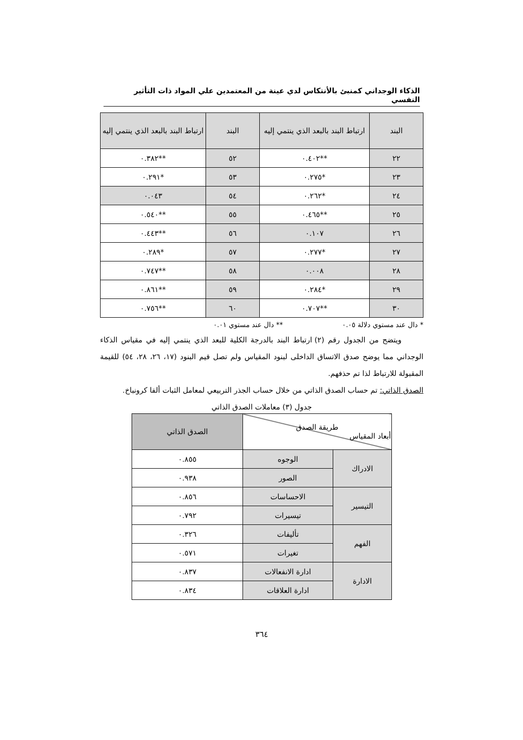الذكاء الوجداني كمنبئ بالأنتكاس لدي عينة من المعتمدين علي المواد ذات التأثير النفسي
| البند | ارتباط البند بالبعد الذي ينتمي إليه | البند | ارتباط البند بالبعد الذي ينتمي إليه |
| --- | --- | --- | --- |
| ٢٢ | **٠.٤٠٢ | ٥٢ | **٠.٣٨٢ |
| ٢٣ | *٠.٢٧٥ | ٥٣ | *٠.٢٩١ |
| ٢٤ | *٠.٢٦٢ | ٥٤ | ٠.٠٤٣ |
| ٢٥ | **٠.٤٦٥ | ٥٥ | **٠.٥٤٠ |
| ٢٦ | ٠.١٠٧ | ٥٦ | **٠.٤٤٣ |
| ٢٧ | *٠.٢٧٧ | ٥٧ | *٠.٢٨٩ |
| ٢٨ | ٠.٠٠٨ | ٥٨ | **٠.٧٤٧ |
| ٢٩ | *٠.٢٨٤ | ٥٩ | **٠.٨٦١ |
| ٣٠ | **٠.٧٠٧ | ٦٠ | **٠.٧٥٦ |
* دال عند مستوي دلالة ٠.٠٥ ** دال عند مستوي ٠.٠١
ويتضح من الجدول رقم (٢) ارتباط البند بالدرجة الكلية للبعد الذي ينتمي إليه في مقياس الذكاء الوجداني مما يوضح صدق الاتساق الداخلى لبنود المقياس ولم تصل قيم البنود (١٧، ٢٦، ٢٨، ٥٤) للقيمة المقبولة للارتباط لذا تم حذفهم.
الصدق الذاتي: تم حساب الصدق الذاتي من خلال حساب الجذر التربيعي لمعامل الثبات ألفا كرونباخ.
جدول (٣) معاملات الصدق الذاتي
| طريقة الصدق أبعاد المقياس | | الصدق الذاتي |
| --- | --- | --- |
| الادراك | الوجوه | ٠.٨٥٥ |
| | الصور | ٠.٩٣٨ |
| التيسير | الاحساسات | ٠.٨٥٦ |
| | تيسيرات | ٠.٧٩٢ |
| الفهم | تأليفات | ٠.٣٢٦ |
| | تغيرات | ٠.٥٧١ |
| الادارة | ادارة الانفعالات | ٠.٨٣٧ |
| | ادارة العلاقات | ٠.٨٣٤ |
٣٦٤